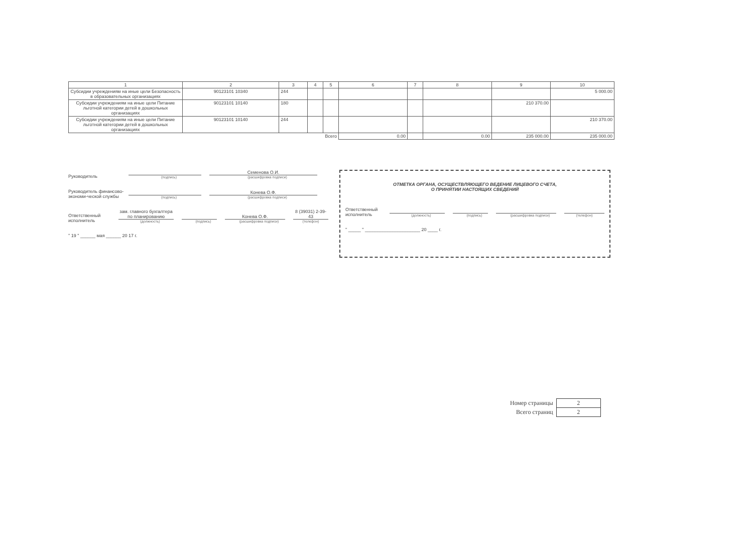| 1 | 2 | 3 | 4 | 5 | 6 | 7 | 8 | 9 | 10 |
| --- | --- | --- | --- | --- | --- | --- | --- | --- | --- |
| Субсидии учреждениям на иные цели Безопасность в образовательных организациях | 90123101 10340 | 244 | | | | | | | 5 000.00 |
| Субсидии учреждениям на иные цели Питание льготной категории детей в дошкольных организациях | 90123101 10140 | 180 | | | | | | 210 370.00 | |
| Субсидии учреждениям на иные цели Питание льготной категории детей в дошкольных организациях | 90123101 10140 | 244 | | | | | | | 210 370.00 |
| Всего | | | | | 0.00 | | 0.00 | 235 000.00 | 235 000.00 |
Руководитель
(подпись)
Семенова О.И.
(расшифровка подписи)
Руководитель финансово-экономи-ческой службы
(подпись)
Конева О.Ф.
(расшифровка подписи)
Ответственный исполнитель
зам. главного бухгалтера по планированию
(должность)
(подпись)
Конева О.Ф.
(расшифровка подписи)
8 (39031) 2-39-43
(телефон)
" 19 " ______ мая ______ 20 17 г.
ОТМЕТКА ОРГАНА, ОСУЩЕСТВЛЯЮЩЕГО ВЕДЕНИЕ ЛИЦЕВОГО СЧЕТА,
О ПРИНЯТИИ НАСТОЯЩИХ СВЕДЕНИЙ
Ответственный исполнитель
(должность)
(подпись)
(расшифровка подписи)
(телефон)
" _____ " ______________________ 20 ____ г.
| Номер страницы | 2 |
| Всего страниц | 2 |